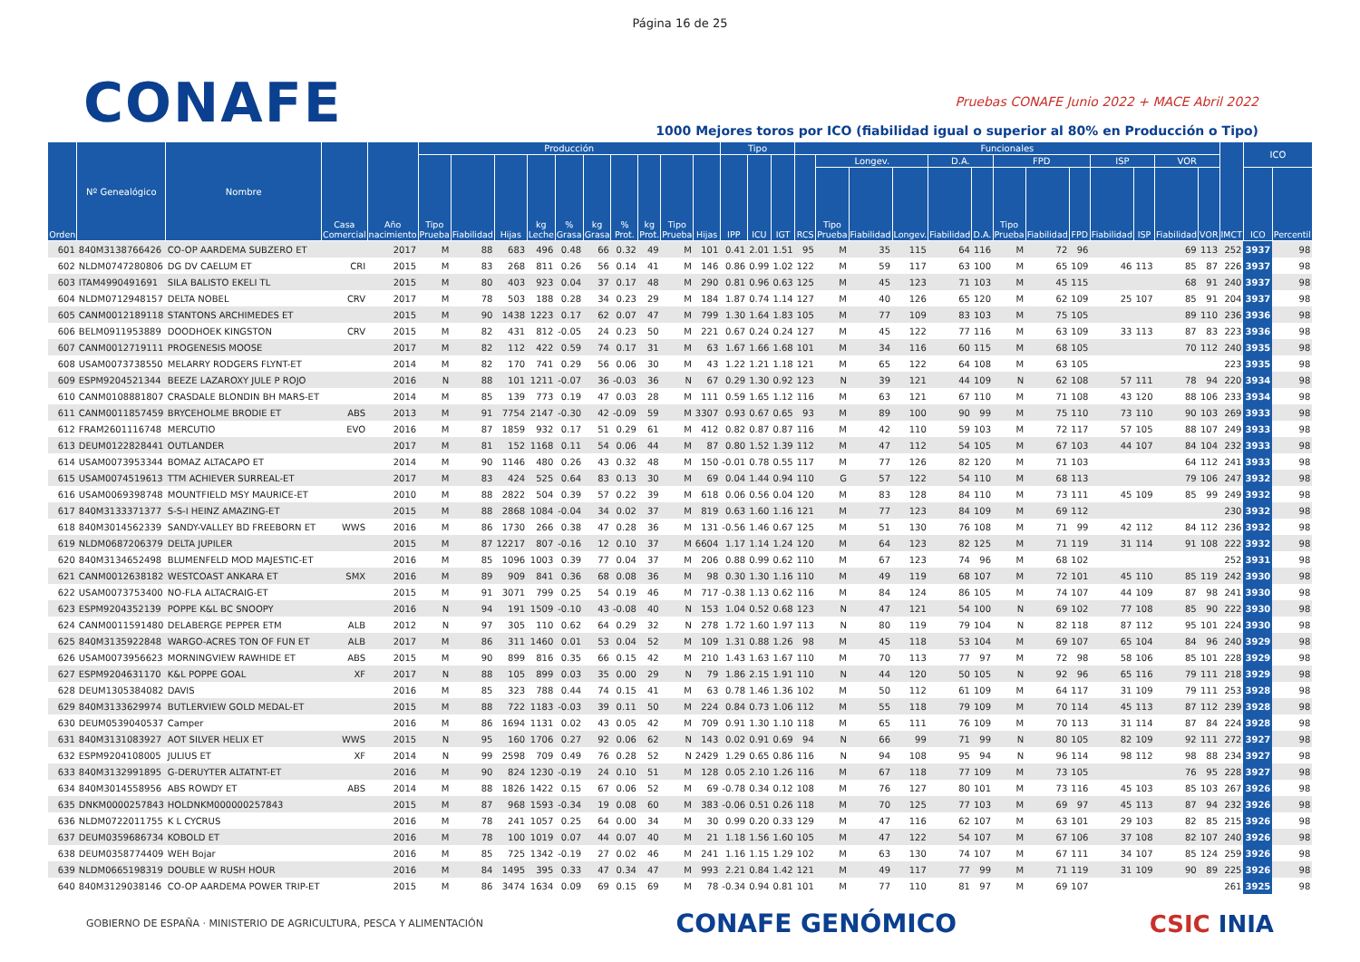Página 16 de 25
CONAFE
Pruebas CONAFE Junio 2022 + MACE Abril 2022
1000 Mejores toros por ICO (fiabilidad igual o superior al 80% en Producción o Tipo)
| Orden | Nº Genealógico | Nombre | Casa Comercial | Año nacimiento | Producción | | | | | | | | | | Tipo | | | Funcionales | | | | | | | | | | | | | IMCT | ICO | |
| --- | --- | --- | --- | --- | --- | --- | --- | --- | --- | --- | --- | --- | --- | --- | --- | --- | --- | --- | --- | --- | --- | --- | --- | --- | --- | --- | --- | --- | --- | --- | --- | --- | --- |
| | | | | | Tipo Prueba | Fiabilidad | Hijas | kg Leche | % Grasa | kg Grasa | % Prot. | kg Prot. | Tipo Prueba | Hijas | IPP | ICU | IGT | RCS | Longev. | | | D.A. | | FPD | | | ISP | | VOR | | | | |
| | | | | | | | | | | | | | | | | | | | Tipo Prueba | Fiabilidad | Longev. | Fiabilidad | D.A. | Tipo Prueba | Fiabilidad | FPD | Fiabilidad | ISP | Fiabilidad | VOR | | ICO | Percentil |
| 601 | 840M3138766426 | CO-OP AARDEMA SUBZERO ET | | 2017 | M | 88 | 683 | 496 | 0.48 | 66 | 0.32 | 49 | M | 101 | 0.41 | 2.01 | 1.51 | 95 | M | 35 | 115 | 64 | 116 | M | 72 | 96 | | | 69 | 113 | 252 | 3937 | 98 |
| 602 | NLDM0747280806 | DG DV CAELUM ET | CRI | 2015 | M | 83 | 268 | 811 | 0.26 | 56 | 0.14 | 41 | M | 146 | 0.86 | 0.99 | 1.02 | 122 | M | 59 | 117 | 63 | 100 | M | 65 | 109 | 46 | 113 | 85 | 87 | 226 | 3937 | 98 |
| 603 | ITAM4990491691 | SILA BALISTO EKELI TL | | 2015 | M | 80 | 403 | 923 | 0.04 | 37 | 0.17 | 48 | M | 290 | 0.81 | 0.96 | 0.63 | 125 | M | 45 | 123 | 71 | 103 | M | 45 | 115 | | | 68 | 91 | 240 | 3937 | 98 |
| 604 | NLDM0712948157 | DELTA NOBEL | CRV | 2017 | M | 78 | 503 | 188 | 0.28 | 34 | 0.23 | 29 | M | 184 | 1.87 | 0.74 | 1.14 | 127 | M | 40 | 126 | 65 | 120 | M | 62 | 109 | 25 | 107 | 85 | 91 | 204 | 3937 | 98 |
| 605 | CANM0012189118 | STANTONS ARCHIMEDES ET | | 2015 | M | 90 | 1438 | 1223 | 0.17 | 62 | 0.07 | 47 | M | 799 | 1.30 | 1.64 | 1.83 | 105 | M | 77 | 109 | 83 | 103 | M | 75 | 105 | | | 89 | 110 | 236 | 3936 | 98 |
| 606 | BELM0911953889 | DOODHOEK KINGSTON | CRV | 2015 | M | 82 | 431 | 812 | -0.05 | 24 | 0.23 | 50 | M | 221 | 0.67 | 0.24 | 0.24 | 127 | M | 45 | 122 | 77 | 116 | M | 63 | 109 | 33 | 113 | 87 | 83 | 223 | 3936 | 98 |
| 607 | CANM0012719111 | PROGENESIS MOOSE | | 2017 | M | 82 | 112 | 422 | 0.59 | 74 | 0.17 | 31 | M | 63 | 1.67 | 1.66 | 1.68 | 101 | M | 34 | 116 | 60 | 115 | M | 68 | 105 | | | 70 | 112 | 240 | 3935 | 98 |
| 608 | USAM0073738550 | MELARRY RODGERS FLYNT-ET | | 2014 | M | 82 | 170 | 741 | 0.29 | 56 | 0.06 | 30 | M | 43 | 1.22 | 1.21 | 1.18 | 121 | M | 65 | 122 | 64 | 108 | M | 63 | 105 | | | | | 223 | 3935 | 98 |
| 609 | ESPM9204521344 | BEEZE LAZAROXY JULE P ROJO | | 2016 | N | 88 | 101 | 1211 | -0.07 | 36 | -0.03 | 36 | N | 67 | 0.29 | 1.30 | 0.92 | 123 | N | 39 | 121 | 44 | 109 | N | 62 | 108 | 57 | 111 | 78 | 94 | 220 | 3934 | 98 |
| 610 | CANM0108881807 | CRASDALE BLONDIN BH MARS-ET | | 2014 | M | 85 | 139 | 773 | 0.19 | 47 | 0.03 | 28 | M | 111 | 0.59 | 1.65 | 1.12 | 116 | M | 63 | 121 | 67 | 110 | M | 71 | 108 | 43 | 120 | 88 | 106 | 233 | 3934 | 98 |
| 611 | CANM0011857459 | BRYCEHOLME BRODIE ET | ABS | 2013 | M | 91 | 7754 | 2147 | -0.30 | 42 | -0.09 | 59 | M | 3307 | 0.93 | 0.67 | 0.65 | 93 | M | 89 | 100 | 90 | 99 | M | 75 | 110 | 73 | 110 | 90 | 103 | 269 | 3933 | 98 |
| 612 | FRAM2601116748 | MERCUTIO | EVO | 2016 | M | 87 | 1859 | 932 | 0.17 | 51 | 0.29 | 61 | M | 412 | 0.82 | 0.87 | 0.87 | 116 | M | 42 | 110 | 59 | 103 | M | 72 | 117 | 57 | 105 | 88 | 107 | 249 | 3933 | 98 |
| 613 | DEUM0122828441 | OUTLANDER | | 2017 | M | 81 | 152 | 1168 | 0.11 | 54 | 0.06 | 44 | M | 87 | 0.80 | 1.52 | 1.39 | 112 | M | 47 | 112 | 54 | 105 | M | 67 | 103 | 44 | 107 | 84 | 104 | 232 | 3933 | 98 |
| 614 | USAM0073953344 | BOMAZ ALTACAPO ET | | 2014 | M | 90 | 1146 | 480 | 0.26 | 43 | 0.32 | 48 | M | 150 | -0.01 | 0.78 | 0.55 | 117 | M | 77 | 126 | 82 | 120 | M | 71 | 103 | | | 64 | 112 | 241 | 3933 | 98 |
| 615 | USAM0074519613 | TTM ACHIEVER SURREAL-ET | | 2017 | M | 83 | 424 | 525 | 0.64 | 83 | 0.13 | 30 | M | 69 | 0.04 | 1.44 | 0.94 | 110 | G | 57 | 122 | 54 | 110 | M | 68 | 113 | | | 79 | 106 | 247 | 3932 | 98 |
| 616 | USAM0069398748 | MOUNTFIELD MSY MAURICE-ET | | 2010 | M | 88 | 2822 | 504 | 0.39 | 57 | 0.22 | 39 | M | 618 | 0.06 | 0.56 | 0.04 | 120 | M | 83 | 128 | 84 | 110 | M | 73 | 111 | 45 | 109 | 85 | 99 | 249 | 3932 | 98 |
| 617 | 840M3133371377 | S-S-I HEINZ AMAZING-ET | | 2015 | M | 88 | 2868 | 1084 | -0.04 | 34 | 0.02 | 37 | M | 819 | 0.63 | 1.60 | 1.16 | 121 | M | 77 | 123 | 84 | 109 | M | 69 | 112 | | | | | 230 | 3932 | 98 |
| 618 | 840M3014562339 | SANDY-VALLEY BD FREEBORN ET | WWS | 2016 | M | 86 | 1730 | 266 | 0.38 | 47 | 0.28 | 36 | M | 131 | -0.56 | 1.46 | 0.67 | 125 | M | 51 | 130 | 76 | 108 | M | 71 | 99 | 42 | 112 | 84 | 112 | 236 | 3932 | 98 |
| 619 | NLDM0687206379 | DELTA JUPILER | | 2015 | M | 87 | 12217 | 807 | -0.16 | 12 | 0.10 | 37 | M | 6604 | 1.17 | 1.14 | 1.24 | 120 | M | 64 | 123 | 82 | 125 | M | 71 | 119 | 31 | 114 | 91 | 108 | 222 | 3932 | 98 |
| 620 | 840M3134652498 | BLUMENFELD MOD MAJESTIC-ET | | 2016 | M | 85 | 1096 | 1003 | 0.39 | 77 | 0.04 | 37 | M | 206 | 0.88 | 0.99 | 0.62 | 110 | M | 67 | 123 | 74 | 96 | M | 68 | 102 | | | | | 252 | 3931 | 98 |
| 621 | CANM0012638182 | WESTCOAST ANKARA ET | SMX | 2016 | M | 89 | 909 | 841 | 0.36 | 68 | 0.08 | 36 | M | 98 | 0.30 | 1.30 | 1.16 | 110 | M | 49 | 119 | 68 | 107 | M | 72 | 101 | 45 | 110 | 85 | 119 | 242 | 3930 | 98 |
| 622 | USAM0073753400 | NO-FLA ALTACRAIG-ET | | 2015 | M | 91 | 3071 | 799 | 0.25 | 54 | 0.19 | 46 | M | 717 | -0.38 | 1.13 | 0.62 | 116 | M | 84 | 124 | 86 | 105 | M | 74 | 107 | 44 | 109 | 87 | 98 | 241 | 3930 | 98 |
| 623 | ESPM9204352139 | POPPE K&L BC SNOOPY | | 2016 | N | 94 | 191 | 1509 | -0.10 | 43 | -0.08 | 40 | N | 153 | 1.04 | 0.52 | 0.68 | 123 | N | 47 | 121 | 54 | 100 | N | 69 | 102 | 77 | 108 | 85 | 90 | 222 | 3930 | 98 |
| 624 | CANM0011591480 | DELABERGE PEPPER ETM | ALB | 2012 | N | 97 | 305 | 110 | 0.62 | 64 | 0.29 | 32 | N | 278 | 1.72 | 1.60 | 1.97 | 113 | N | 80 | 119 | 79 | 104 | N | 82 | 118 | 87 | 112 | 95 | 101 | 224 | 3930 | 98 |
| 625 | 840M3135922848 | WARGO-ACRES TON OF FUN ET | ALB | 2017 | M | 86 | 311 | 1460 | 0.01 | 53 | 0.04 | 52 | M | 109 | 1.31 | 0.88 | 1.26 | 98 | M | 45 | 118 | 53 | 104 | M | 69 | 107 | 65 | 104 | 84 | 96 | 240 | 3929 | 98 |
| 626 | USAM0073956623 | MORNINGVIEW RAWHIDE ET | ABS | 2015 | M | 90 | 899 | 816 | 0.35 | 66 | 0.15 | 42 | M | 210 | 1.43 | 1.63 | 1.67 | 110 | M | 70 | 113 | 77 | 97 | M | 72 | 98 | 58 | 106 | 85 | 101 | 228 | 3929 | 98 |
| 627 | ESPM9204631170 | K&L POPPE GOAL | XF | 2017 | N | 88 | 105 | 899 | 0.03 | 35 | 0.00 | 29 | N | 79 | 1.86 | 2.15 | 1.91 | 110 | N | 44 | 120 | 50 | 105 | N | 92 | 96 | 65 | 116 | 79 | 111 | 218 | 3929 | 98 |
| 628 | DEUM1305384082 | DAVIS | | 2016 | M | 85 | 323 | 788 | 0.44 | 74 | 0.15 | 41 | M | 63 | 0.78 | 1.46 | 1.36 | 102 | M | 50 | 112 | 61 | 109 | M | 64 | 117 | 31 | 109 | 79 | 111 | 253 | 3928 | 98 |
| 629 | 840M3133629974 | BUTLERVIEW GOLD MEDAL-ET | | 2015 | M | 88 | 722 | 1183 | -0.03 | 39 | 0.11 | 50 | M | 224 | 0.84 | 0.73 | 1.06 | 112 | M | 55 | 118 | 79 | 109 | M | 70 | 114 | 45 | 113 | 87 | 112 | 239 | 3928 | 98 |
| 630 | DEUM0539040537 | Camper | | 2016 | M | 86 | 1694 | 1131 | 0.02 | 43 | 0.05 | 42 | M | 709 | 0.91 | 1.30 | 1.10 | 118 | M | 65 | 111 | 76 | 109 | M | 70 | 113 | 31 | 114 | 87 | 84 | 224 | 3928 | 98 |
| 631 | 840M3131083927 | AOT SILVER HELIX ET | WWS | 2015 | N | 95 | 160 | 1706 | 0.27 | 92 | 0.06 | 62 | N | 143 | 0.02 | 0.91 | 0.69 | 94 | N | 66 | 99 | 71 | 99 | N | 80 | 105 | 82 | 109 | 92 | 111 | 272 | 3927 | 98 |
| 632 | ESPM9204108005 | JULIUS ET | XF | 2014 | N | 99 | 2598 | 709 | 0.49 | 76 | 0.28 | 52 | N | 2429 | 1.29 | 0.65 | 0.86 | 116 | N | 94 | 108 | 95 | 94 | N | 96 | 114 | 98 | 112 | 98 | 88 | 234 | 3927 | 98 |
| 633 | 840M3132991895 | G-DERUYTER ALTATNT-ET | | 2016 | M | 90 | 824 | 1230 | -0.19 | 24 | 0.10 | 51 | M | 128 | 0.05 | 2.10 | 1.26 | 116 | M | 67 | 118 | 77 | 109 | M | 73 | 105 | | | 76 | 95 | 228 | 3927 | 98 |
| 634 | 840M3014558956 | ABS ROWDY ET | ABS | 2014 | M | 88 | 1826 | 1422 | 0.15 | 67 | 0.06 | 52 | M | 69 | -0.78 | 0.34 | 0.12 | 108 | M | 76 | 127 | 80 | 101 | M | 73 | 116 | 45 | 103 | 85 | 103 | 267 | 3926 | 98 |
| 635 | DNKM0000257843 | HOLDNKM000000257843 | | 2015 | M | 87 | 968 | 1593 | -0.34 | 19 | 0.08 | 60 | M | 383 | -0.06 | 0.51 | 0.26 | 118 | M | 70 | 125 | 77 | 103 | M | 69 | 97 | 45 | 113 | 87 | 94 | 232 | 3926 | 98 |
| 636 | NLDM0722011755 | K L CYCRUS | | 2016 | M | 78 | 241 | 1057 | 0.25 | 64 | 0.00 | 34 | M | 30 | 0.99 | 0.20 | 0.33 | 129 | M | 47 | 116 | 62 | 107 | M | 63 | 101 | 29 | 103 | 82 | 85 | 215 | 3926 | 98 |
| 637 | DEUM0359686734 | KOBOLD ET | | 2016 | M | 78 | 100 | 1019 | 0.07 | 44 | 0.07 | 40 | M | 21 | 1.18 | 1.56 | 1.60 | 105 | M | 47 | 122 | 54 | 107 | M | 67 | 106 | 37 | 108 | 82 | 107 | 240 | 3926 | 98 |
| 638 | DEUM0358774409 | WEH Bojar | | 2016 | M | 85 | 725 | 1342 | -0.19 | 27 | 0.02 | 46 | M | 241 | 1.16 | 1.15 | 1.29 | 102 | M | 63 | 130 | 74 | 107 | M | 67 | 111 | 34 | 107 | 85 | 124 | 259 | 3926 | 98 |
| 639 | NLDM0665198319 | DOUBLE W RUSH HOUR | | 2016 | M | 84 | 1495 | 395 | 0.33 | 47 | 0.34 | 47 | M | 993 | 2.21 | 0.84 | 1.42 | 121 | M | 49 | 117 | 77 | 99 | M | 71 | 119 | 31 | 109 | 90 | 89 | 225 | 3926 | 98 |
| 640 | 840M3129038146 | CO-OP AARDEMA POWER TRIP-ET | | 2015 | M | 86 | 3474 | 1634 | 0.09 | 69 | 0.15 | 69 | M | 78 | -0.34 | 0.94 | 0.81 | 101 | M | 77 | 110 | 81 | 97 | M | 69 | 107 | | | | | 261 | 3925 | 98 |
GOBIERNO DE ESPAÑA · MINISTERIO DE AGRICULTURA, PESCA Y ALIMENTACIÓN
CONAFE GENÓMICO CSIC INIA